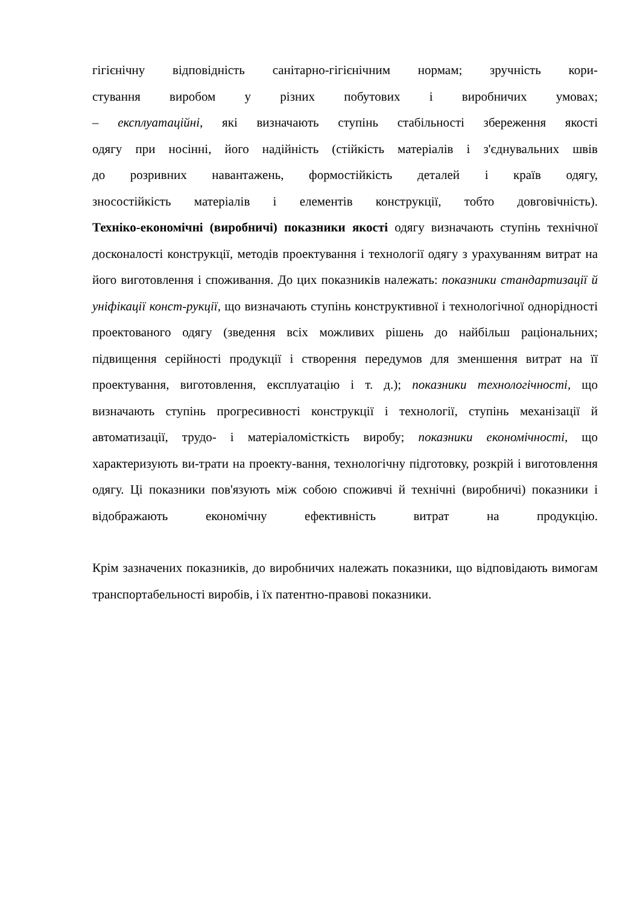гігієнічну відповідність санітарно-гігієнічним нормам; зручність кори-
стування виробом у різних побутових і виробничих умовах;
– експлуатаційні, які визначають ступінь стабільності збереження якості
одягу при носінні, його надійність (стійкість матеріалів і з'єднувальних швів
до розривних навантажень, формостійкість деталей і країв одягу,
зносостійкість матеріалів і елементів конструкції, тобто довговічність).
Техніко-економічні (виробничі) показники якості одягу визначають ступінь технічної досконалості конструкції, методів проектування і технології одягу з урахуванням витрат на його виготовлення і споживання. До цих показників належать: показники стандартизації й уніфікації конст-рукції, що визначають ступінь конструктивної і технологічної однорідності проектованого одягу (зведення всіх можливих рішень до найбільш раціональних; підвищення серійності продукції і створення передумов для зменшення витрат на її проектування, виготовлення, експлуатацію і т. д.); показники технологічності, що визначають ступінь прогресивності конструкції і технології, ступінь механізації й автоматизації, трудо- і матеріаломісткість виробу; показники економічності, що характеризують ви-трати на проекту-вання, технологічну підготовку, розкрій і виготовлення одягу. Ці показники пов'язують між собою споживчі й технічні (виробничі) показники і відображають економічну ефективність витрат на продукцію.
Крім зазначених показників, до виробничих належать показники, що відповідають вимогам транспортабельності виробів, і їх патентно-правові показники.